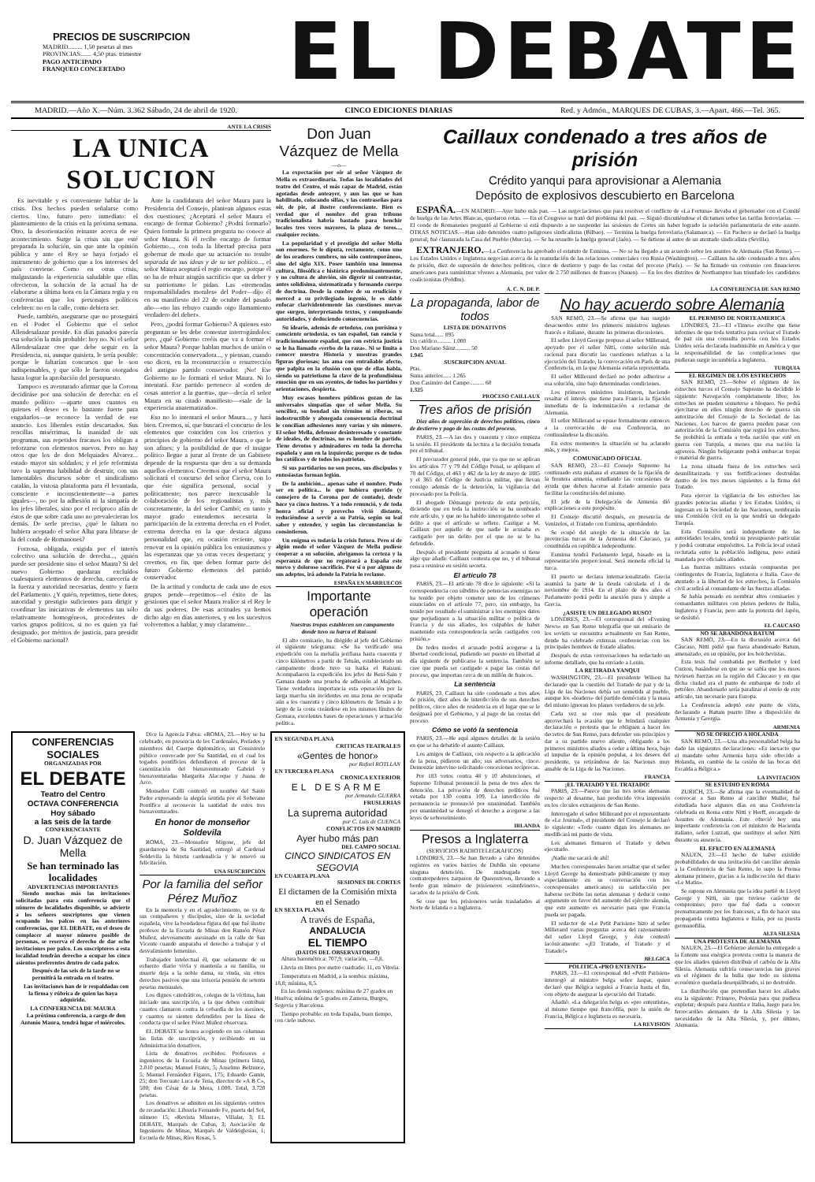PRECIOS DE SUSCRIPCION
MADRID......... 1,50 pesetas al mes
PROVINCIAS....... 4,50 ptas. trimestre
PAGO ANTICIPADO
FRANQUEO CONCERTADO
EL DEBATE
MADRID.—Año X.—Núm. 3.362 Sábado, 24 de abril de 1920. CINCO EDICIONES DIARIAS Red. y Admón., MARQUES DE CUBAS, 3.—Apart. 466.—Tel. 365.
ANTE LA CRISIS
LA UNICA SOLUCION
Es inevitable y es conveniente hablar de la crisis. Dos hechos pueden señalarse como ciertos. Uno, futuro pero inmediato: el planteamiento de la crisis en la próxima semana. Otro, la desorientación reinante acerca de ese acontecimiento. Surge la crisis sin que esté preparada la solución, sin que ante la opinión pública y ante el Rey se haya forjado el instrumento de gobierno que a los intereses del país conviene. Como en otras crisis, malgastando la experiencia saludable que ellas ofrecieron, la solución de la actual ha de elaborarse a última hora en la Cámara regia y en conferencias que los personajes políticos celebren: no en la calle, como debiera ser.
Puede, también, asegurarse que no proseguirá en el Poder el Gobierno que el señor Allendesalazar preside. En días pasados parecía esa solución la más probable: hoy no. Ni el señor Allendesalazar cree que debe seguir en la Presidencia, ni, aunque quisiera, le sería posible: porque le faltarían concursos que le son indispensables, y que sólo le fueron otorgados hasta lograr la aprobación del presupuesto.
Tampoco es aventurado afirmar que la Corona decidiráse por una solución de derecha: en el mundo político —aparte unos cuantos en quienes el deseo es lo bastante fuerte para engañarlos—se reconoce la verdad de ese anuncio. Los liberales están descartados. Sus rencillas misérrimas, la inanidad de sus programas, sus repetidos fracasos los obligan a reforzarse con elementos nuevos. Pero no hay otros que los de don Melquiades Alvarez... estado mayor sin soldados; y el jefe reformista tuvo la suprema habilidad de destruir, con sus lamentables discursos sobre el sindicalismo catalán, la vistosa plataforma para él levantada, consciente e inconscientemente—a partes iguales—, no por la adhesión ni la simpatía de los jefes liberales, sino por el recíproco afán de éstos de que sobre cada uno no prevalecieran los demás. De serle preciso, ¿qué le faltara no hubiera aceptado el señor Alba para librarse de la del conde de Romanones?
Forzosa, obligada, exigida por el interés colectivo una solución de derecha..., ¿quién puede ser presidente sino el señor Maura? Si del nuevo Gobierno quedaran excluídos cualesquiera elementos de derecha, carecería de la fuerza y autoridad necesarias, dentro y fuera del Parlamento. ¿Y quién, repetimos, tiene dotes, autoridad y prestigio suficientes para dirigir y coordinar las iniciativas de elementos tan sólo relativamente homogéneos, procedentes de varios grupos políticos, si no es quien ya fué designado, por méritos de justicia, para presidir el Gobierno nacional?
Ante la candidatura del señor Maura para la Presidencia del Consejo, plantean algunos estas dos cuestiones: ¿Aceptará el señor Maura el encargo de formar Gobierno? ¿Podrá formarlo? Quien formule la primera pregunta no conoce al señor Maura. Si él recibe encargo de formar Gobierno..., con toda la libertad precisa para gobernar de modo que su actuación no resulte separada de sus ideas y de su ser político..., el señor Maura aceptará el regio encargo, porque él no ha de rehuir ningún sacrificio que su deber y su patriotismo le pidan. Las «tremendas responsabilidades morales» del Poder—dijo él en su manifiesto del 22 de octubre del pasado año—«no las rehuyo cuando oigo llamamiento verdadero del deber».
Pero, ¿podrá formar Gobierno? A quienes esto preguntan se les debe contestar interrogándoles: pero, ¿qué Gobierno creéis que va a formar el señor Maura? Porque hablan muchos de unión o concentración conservadora..., y piensan, cuando eso dicen, en la reconstrucción o resurrección del antiguo partido conservador. ¡No! Ese Gobierno no lo formará el señor Maura. Ni lo intentará. Ese partido pertenece al «orden de cosas anterior a la guerra», que—decía el señor Maura en su citado manifiesto—«sale de la experiencia anatematizado».
Eso no lo intentará el señor Maura..., y hará bien. Creemos, sí, que buscará el concurso de los elementos que coinciden con los criterios y principios de gobierno del señor Maura, o que le son afines; y la posibilidad de que el insigne político llegue a jurar al frente de un Gabinete depende de la respuesta que den a su demanda aquellos elementos. Creemos que el señor Maura solicitará el concurso del señor Cierva, con lo que éste significa personal, social y políticamente; nos parece inexcusable la colaboración de los regionalistas y, más concretamente, la del señor Cambó; en tanto y mayor grado entendemos necesaria la participación de la extrema derecha en el Poder, extrema derecha en la que destaca alguna personalidad que, en ocasión reciente, supo renovar en la opinión pública los entusiasmos y las esperanzas que ya otras veces despertara; y creemos, en fin, que deben formar parte del futuro Gobierno elementos del partido conservador.
De la actitud y conducta de cada uno de esos grupos pende—repetimos—el éxito de las gestiones que el señor Maura realice si el Rey le da sus poderes. De esas actitudes ya hemos dicho algo en días anteriores, y en los sucesivos volveremos a hablar, y muy claramente...
Don Juan Vázquez de Mella
—o—
La expectación por oír al señor Vázquez de Mella es extraordinaria. Todas las localidades del teatro del Centro, el más capaz de Madrid, están agotadas desde anteayer, y aun las que se han habilitado, colocando sillas, y las contraseñas para oír, de pie, al ilustre conferenciante. Bien es verdad que el nombre del gran tribuno tradicionalista habría bastado para henchir locales tres veces mayores, la plaza de toros..., cualquier recinto.
La popularidad y el prestigio del señor Mella son enormes. Se le diputa, rectamente, como uno de los oradores cumbres, no sólo contemporáneos, sino del siglo XIX. Posee también una inmensa cultura, filosófica e histórica predominantemente, y no cultura de aluvión, sin digerir ni contrastar, antes solidísima, sistematizada y formando cuerpo de doctrina. Desde la cumbre de su erudición y merced a su privilegiado ingenio, le es dable enfocar clarividentemente las cuestiones nuevas que surgen, interpretando textos, y compulsando autoridades, y deduciendo consecuencias.
Su ideario, además de ortodoxo, con purísima y consciente ortodoxia, es tan español, tan rancia y tradicionalmente español, que con estricta justicia se le ha llamado «verbo de la raza». Ni se limita a conocer nuestra Historia y nuestras grandes figuras gloriosas; las ama con entrañable afecto, que palpita en la efusión con que de ellas habla, siendo su patriotismo la clave de la profundísima emoción que en sus oyentes, de todos los partidos y orientaciones, despierta.
Muy escasos hombres públicos gozan de las universales simpatías que el señor Mella. Su sencillez, su bondad sin término ni riberas, su indestructible y abnegada consecuencia doctrinal le concilian adhesiones muy varias y sin número. El señor Mella, defensor desinteresado y constante de ideales, de doctrinas, no es hombre de partido. Tiene devotos y admiradores en toda la derecha española y aun en la izquierda; porque es de todos los católicos y de todos los patriotas.
Si sus partidarios no son pocos, sus discípulos y entusiastas forman legión.
De la ambición... apenas sabe el nombre. Pudo ser en política... lo que hubiera querido (y consejero de la Corona por de contado), desde hace ya cinco lustros. Y a todo renunció, y de toda honra oficial y provecho vivió distante, reduciéndose a servir a su Patria, según su leal saber y entender, y según las circunstancias le consintieron.
Un enigma es todavía la crisis futura. Pero si de algún modo el señor Vázquez de Mella pudiese cooperar a su solución, abrigamos la certeza y la esperanza de que no regateará a España este nuevo y doloroso sacrificio. Por si o por alguno de sus adeptos, irá adonde la Patria lo reclame.
ESPAÑA EN MARRUECOS
Importante operación
Nuestras tropas establecen un campamento donde tuvo su harca el Raisuni
El alto comisario, ha dirigido al jefe del Gobierno el siguiente telegrama: «Se ha verificado una expedición con la mehalla jerifiana hasta cuarenta y cinco kilómetros a partir de Tetuán, estableciendo un campamento donde tuvo su harka el Raisuni. Acompañaron la expedición los jefes de Beni-Sain y Gamara dando una prueba de adhesión al Majzhen. Tiene verdadera importancia esta operación por la larga marcha sin incidentes en una zona no ocupada aún a los cuarenta y cinco kilómetros de Tetuán a lo largo de la costa creándose en los mismos límites de Gomara, excelentes bases de operaciones y actuación política.
CONFERENCIAS SOCIALES
ORGANIZADAS POR
EL DEBATE
Teatro del Centro
OCTAVA CONFERENCIA
Hoy sábado
a las seis de la tarde
CONFERENCIANTE
D. Juan Vázquez de Mella
Se han terminado las localidades
ADVERTENCIAS IMPORTANTES
Siendo muchas más las invitaciones solicitadas para esta conferencia que el número de localidades disponible, se advierte a los señores suscriptores que vienen ocupando los palcos en las anteriores conferencias, que EL DEBATE, en el deseo de complacer al mayor número posible de personas, se reserva el derecho de dar ocho invitaciones por palco. Los suscriptores a esta localidad tendrán derecho a ocupar los cinco asientos preferentes dentro de cada palco.
Después de las seis de la tarde no se permitirá la entrada en el teatro.
Las invitaciones han de ir respaldadas con la firma y rúbrica de quien las haya adquirido.
LA CONFERENCIA DE MAURA
La próxima conferencia, a cargo de don Antonio Maura, tendrá lugar el miércoles.
Dice la Agencia Fabra: «ROMA, 23.—Hoy se ha celebrado, en presencia de los Cardenales, Prelados y miembros del Cuerpo diplomático, un Consistorio público convocado por Su Santidad, en el cual los togados pontificios defendieron el proceso de la canonización del bienaventurado Gabriel y bienaventuradas Margarita Alacoque y Juana de Arco.
Monseñor Celli contestó en nombre del Santo Padre expresando la alegría sentida por el Soberano Pontífice al reconocer la santidad de estos tres bienaventurados.
En honor de monseñor Soldevila
ROMA, 23.—Monseñor Migone, jefe del guardarropa de Su Santidad, entregó al Cardenal Soldevila la birreta cardenalicia y le renovó su felicitación.
UNA SUSCRIPCION
Por la familia del señor Pérez Muñoz
En la memoria y en el agradecimiento, no ya de sus compañeros y discípulos, sino de la sociedad española, vive la bondadosa figura del que fué ilustre profesor de la Escuela de Minas don Ramón Pérez Muñoz, alevosamente asesinado en la calle de San Vicente cuando amparaba el derecho a trabajar y el desvalimiento femenino.
Trabajador intelectual él, que solamente de su esfuerzo diario vivía y mantenía a su familia, su muerte deja a la noble dama, su viuda, sin otros derechos pasivos que una irrisoria pensión de setenta pesetas mensuales.
Los dignos catedráticos, colegas de la víctima, han iniciado una suscripción, a la que deben contribuir cuantos clamaron contra la cobardía de los asesinos, y cuantos se sienten defendidos por la línea de conducta que el señor Pérez Muñoz observara.
EL DEBATE se honra acogiendo en sus columnas las listas de suscripción, y recibiendo en su Administración donativos.
Lista de donativos recibidos: Profesores e ingenieros de la Escuela de Minas (primera lista), 2.010 pesetas; Manuel Frates, 5; Anselmo Belzunce, 5; Manuel Fernández Figares, 175; Eduardo Gamir, 25; don Torcuato Luca de Tena, director de «A B C», 500; don César de la Mora, 1.000. Total, 3.720 pesetas.
Los donativos se admiten en los siguientes centros de recaudación: Librería Fernando Fe, puerta del Sol, número 15; «Revista Minera», Villalar, 3; EL DEBATE, Marqués de Cubas, 3; Asociación de Ingenieros de Minas, Marqués de Valdeiglesias, 1; Escuela de Minas, Ríos Rosas, 5.
EN SEGUNDA PLANA
CRITICAS TEATRALES
«Gentes de honor»
por Rafael ROTLLAN
EN TERCERA PLANA
CRONICA EXTERIOR
EL DESARME
por Armando GUERRA
FRUSLERIAS
La suprema autoridad
por C. Luis de CUENCA
CONFLICTOS EN MADRID
Ayer hubo más pan
DEL CAMPO SOCIAL
CINCO SINDICATOS EN SEGOVIA
EN CUARTA PLANA
SESIONES DE CORTES
El dictamen de la Comisión mixta en el Senado
EN SEXTA PLANA
A través de España,
ANDALUCIA
EL TIEMPO
(DATOS DEL OBSERVATORIO)
Altura barométrica: 707,9; variación, —0,8.
Lluvia en litros por metro cuadrado: 11, en Vitoria.
Temperatura en Madrid, a la sombra: máxima, 18,8; mínima, 8,5.
En las demás regiones: máxima de 27 grados en Huelva; mínima de 5 grados en Zamora, Burgos, Segovia y Barcelona.
Tiempo probable: en toda España, buen tiempo, con cielo nuboso.
Caillaux condenado a tres años de prisión
Crédito yanqui para aprovisionar a Alemania
Depósito de explosivos descubierto en Barcelona
ESPAÑA.—EN MADRID.—Ayer hubo más pan. — Las negociaciones que para resolver el conflicto de «La Fortuna» llevaba el gobernador con el Comité de huelga de las Artes Blancas, quedaron rotas. — En el Congreso se trató del problema del pan. — Siguió discutiéndose el dictamen sobre las tarifas ferroviarias. — El conde de Romanones preguntó al Gobierno si está dispuesto a no suspender las sesiones de Cortes sin haber logrado la solución parlamentaria de este asunto. OTRAS NOTICIAS.—Han sido detenidos cuatro peligrosos sindicalistas (Bilbao). — Termina la huelga ferroviaria (Salamanca). — En Pacheco se declaró la huelga general; fué clausurada la Casa del Pueblo (Murcia). — Se ha resuelto la huelga general (Jaén). — Se detiene al autor de un atentado sindicalista (Sevilla).
EXTRANJERO.—La Conferencia ha aprobado el estatuto de Esmirna. — No se ha llegado a un acuerdo sobre los asuntos de Alemania (San Remo). — Los Estados Unidos e Inglaterra negocian acerca de la reanudación de las relaciones comerciales con Rusia (Washington). — Caillaux ha sido condenado a tres años de prisión, diez de supresión de derechos políticos, cinco de destierro y pago de las costas del proceso (París). — Se ha firmado un convenio con financieros americanos para suministrar víveres a Alemania, por valor de 2.750 millones de francos (Nauen). — En los dos distritos de Northamptor han triunfado los candidatos coalicionistas (Poldhu).
A. C. N. DE P.
La propaganda, labor de todos
LISTA DE DONATIVOS
Suma total...... 895
Un católico.......... 1.000
Don Mariano Sáinz.......... 50
1.945
SUSCRIPCION ANUAL
Ptas.
Suma anterior...... 1.265
Don Casimiro del Campo.......... 60
1.325
PROCESO CAILLAUX
Tres años de prisión
Diez años de supresión de derechos políticos, cinco de destierro y pago de las costas del proceso.
PARIS, 23.—A las dos y cuarenta y cinco empieza la sesión. El presidente da lectura a la decisión tomada por el tribunal.
El procurador general pide, que ya que no se aplican los artículos 77 y 79 del Código Penal, se apliquen el 78 del Código, el 463 y 462 de la ley de mayo de 1885 y el 365 del Código de Justicia militar, que llevan consigo además de la detención, la vigilancia del procesado por la Policía.
El abogado Démange protesta de esta petición, diciendo que en toda la instrucción se ha nombrado este artículo, y que no ha habido interrogatorio sobre el delito a que el artículo se refiere. Castigar a M. Caillaux por aquello de que nadie le acusaba es castigarlo por un delito por el que no se le ha defendido.
Después el presidente pregunta al acusado si tiene algo que añadir. Caillaux contesta que no, y el tribunal pasa a reunirse en sesión secreta.
El artículo 78
PARIS, 23.—El artículo 78 dice lo siguiente: «Si la correspondencia con súbditos de potencias enemigas no ha tenido por objeto cometer uno de los crímenes enunciados en el artículo 77, pero, sin embargo, ha tenido por resultado el suministrar a los enemigos datos que perjudiquen a la situación militar o política de Francia y de sus aliados, los culpables de haber mantenido esta correspondencia serán castigados con prisión.»
De todos modos el acusado podrá acogerse a la libertad condicional, pudiendo ser puesto en libertad al día siguiente de publicarse la sentencia. También se cree que pueda ser castigado a pagar las costas del proceso, que importan cerca de un millón de francos.
La sentencia
PARIS, 23. Caillaux ha sido condenado a tres años de prisión, diez años de interdicción de sus derechos políticos, cinco años de residencia en el lugar que se le designará por el Gobierno, y al pago de las costas del proceso.
Cómo se votó la sentencia
PARIS, 23.—He aquí algunos detalles de la sesión en que se ha debatido el asunto Caillaux.
Los amigos de Caillaux, con respecto a la aplicación de la pena, pidieron un año; sus adversarios, cinco. Demonzie intervino solicitando concesiones recíprocas.
Por 183 votos contra 48 y 10 abstenciones, el Supremo Tribunal pronunció la pena de tres años de detención. La privación de derechos políticos fué votada por 130 contra 109. La interdicción de permanencia se pronunció por unanimidad. También por unanimidad se denegó el derecho a acogerse a las leyes de sobreseimiento.
IRLANDA
Presos a Inglaterra
(SERVICIOS RADIOTELEGRAFICOS)
LONDRES, 23.—Se han llevado a cabo detenidos registros en varios barrios de Dublín sin operarse ninguna detención. De madrugada tres contratorpederos zarparon de Queenstown, llevando a bordo gran número de prisioneros «sinnfeiners», sacados de la prisión de Cork.
Se cree que los prisioneros serán trasladados al Norte de Irlanda o a Inglaterra.
LA CONFERENCIA DE SAN REMO
No hay acuerdo sobre Alemania
SAN REMO, 23.—Se afirma que han surgido desacuerdos entre los primeros ministros ingleses francés e italiano, durante las primeras discusiones.
El señor Lloyd George propuso al señor Millerand, apoyado por el señor Nitti, como solución más racional para discutir las cuestiones relativas a la ejecución del Tratado, la convocación en París de una Conferencia, en la que Alemania estaría representada.
El señor Millerand declaró no poder adherirse a esa solución, sino bajo determinadas condiciones.
Los primeros ministros insistieron, haciendo resaltar el interés que tiene para Francia la fijación inmediata de la indemnización a reclamar de Alemania.
El señor Millerand se opuso formalmente entonces a la convocación de esa Conferencia, no continuándose la discusión.
En estos momentos la situación se ha aclarado más, y mejora.
COMUNICADO OFICIAL
SAN REMO, 23.—El Consejo Supremo ha continuado esta mañana el examen de la fijación de la frontera armenia, estudiando las concesiones de ayuda que deben hacerse al Estado armenio para facilitar la constitución del mismo.
El jefe de la Delegación de Armenia dió explicaciones a este propósito.
El Consejo discutió después, en presencia de Venizelos, el Tratado con Esmirna, aprobándolo.
Se ocupó del arreglo de la situación de las provincias turcas de la Armenia del Cáucaso, ya constituída en república independiente.
Esmirna tendrá Parlamento legal, basado en la representación proporcional. Será moneda oficial la turca.
El puerto se declara internacionalizado. Grecia asumirá la parte de la deuda calculada el 1 de noviembre de 1914. En el plazo de dos años el Parlamento podrá pedir la anexión pura y simple a Grecia.
¿ASISTE UN DELEGADO RUSO?
LONDRES, 23.—El corresponsal del «Evening News» en San Remo telegrafía que un emisario de los soviets se encuentra actualmente en San Remo, donde ha celebrado extensas conferencias con los principales hombres de Estado aliados.
Después de estas conversaciones ha redactado un informe detallado, que ha enviado a Lenin.
LA RETIRADA YANQUI
WASHINGTON, 23.—El presidente Wilson ha declarado que la cuestión del Tratado de paz y de la Liga de las Naciones debía ser sometida al pueblo, aunque los «leaders» del partido demócrata y la masa del mismo ignoran los planes verdaderos de su jefe.
Cada vez se cree más que el presidente aprovechará la ocasión que le brindará cualquier declaración o protesta que le obliguen a hacer los decretos de San Remo, para defender sus principios y dar a su partido nuevo aliento, obligando a los primeros ministros aliados a ceder a última hora, bajo el impulso de la opinión popular, a los deseos del presidente, ya retirándose de las Naciones muy amable de la Liga de las Naciones.
FRANCIA
¡EL TRATADO Y EL TRATADO!
PARIS, 23.—Parece que las tres notas alemanas respecto al desarme, han producido viva impresión en los círculos extranjeros de San Remo.
Interrogado el señor Millerand por el representante de «Le Journal», el presidente del Consejo le declaró lo siguiente: «Todo cuanto digan los alemanes no modificará mi punto de vista.
Los alemanes firmaron el Tratado y deben ejecutarlo.
¡Nadie me sacará de ahí!
Muchos corresponsales hacen resaltar que el señor Lloyd George ha demostrado públicamente (y muy especialmente en su conversación con los corresponsales americanos) su satisfacción por haberse recibido las notas alemanas y deducir como argumento en favor del aumento del ejército alemán, que este aumento es necesario para que Francia pueda ser pagada.
El redactor de «Le Petit Parisien» hizo al señor Millerand varias preguntas acerca del razonamiento del señor Lloyd George, y éste contestó lacónicamente: «¡El Tratado, el Tratado y el Tratado!»
BELGICA
POLITICA «PRO ENTENTE»
PARIS, 23.—El corresponsal del «Petit Parisien» interrogó al ministro belga señor Jaspar, quien declaró que Bélgica seguirá a Francia hasta el fin, con objeto de asegurar la ejecución del Tratado.
Añadió: «La delegación belga es «pro ententista», al mismo tiempo que francófila, pero la unión de Francia, Bélgica e Inglaterra es necesaria.
LA REVISION
EL PERMISO DE NORTEAMERICA
LONDRES, 23.—El «Times» escribe que tiene informes de que toda tentativa para revisar el Tratado de paz sin una consulta previa con los Estados Unidos sería declarada inadmisible en América y que la responsabilidad de las complicaciones que pudieran surgir incumbiría a Inglaterra.
TURQUIA
EL REGIMEN DE LOS ESTRECHOS
SAN REMO, 23.—Sobre el régimen de los estrechos turcos el Consejo Supremo ha decidido lo siguiente: Navegación completamente libre; los estrechos no pueden someterse a bloqueo. No podrá ejercitarse en ellos ningún derecho de guerra sin autorización del Consejo de la Sociedad de las Naciones. Los barcos de guerra pueden pasar con autorización de la Comisión que regirá los estrechos. Se prohibirá la entrada a toda nación que esté en guerra con Turquía, a menos que esa nación la agresora. Ningún beligerante podrá embarcar tropas o material de guerra.
La zona situada fuera de los estrechos será desmilitarizada y sus fortificaciones destruídas dentro de los tres meses siguientes a la firma del Tratado.
Para ejercer la vigilancia de los estrechos las grandes potencias aliadas y los Estados Unidos, si ingresan en la Sociedad de las Naciones, nombrarán una Comisión civil en la que tendrá un delegado Turquía.
Esta Comisión será independiente de las autoridades locales, tendrá su presupuesto particular y podrá contratar empréstitos. La Policía local estará reclutada entre la población indígena, pero estará mandada por oficiales aliados.
Las fuerzas militares estarán compuestas por contingentes de Francia, Inglaterra e Italia. Caso de atentado a la libertad de los estrechos, la Comisión civil acudirá al comandante de las fuerzas aliadas.
Se había pensado en nombrar altos comisarios y comandantes militares con plenos poderes de Italia, Inglaterra y Francia; pero ante la protesta del Japón, se desistió.
EL CAUCASO
NO SE ABANDONA BATUM
SAN REMO, 23.—En la discusión acerca del Cáucaso, Nitti pidió que fuera abandonado Batum, amenazado, en su opinión, por los bolchevistas.
Esta tesis fué combatida por Berthelot y lord Curzon, basándose en que no se sabía que los rusos tuviesen fuerzas en la región del Cáucaso y en que dicha ciudad era el punto de embarque de todo el petróleo. Abandonarlo sería paralizar el envío de este artículo, tan necesario para Europa.
La Conferencia adoptó este punto de vista, declarando a Batum puerto libre a disposición de Armenia y Georgia.
ARMENIA
NO SE OFRECIO A HOLANDA
SAN REMO, 23.—Una alta personalidad belga ha dado las siguientes declaraciones: «Es inexacto que el mandato sobre Armenia haya sido ofrecido a Holanda, en cambio de la cesión de las bocas del Escalda a Bélgica.»
LA INVITACION
SE ESTUDIO EN ROMA
ZURICH, 23.—Se afirma que la eventualidad de convocar a San Remo al canciller Muller, fué estudiada hace algunos días en una Conferencia celebrada en Roma entre Nitti y Herff, encargado de Asuntos de Alemania. Este ofreció hoy una importante conferencia con el ministro de Hacienda italiano, señor Luzzati, que sustituye el señor Nitti durante su ausencia.
EL EFECTO EN ALEMANIA
NAUEN, 23.—El hecho de haber existido probabilidades de una invitación del canciller alemán a la Conferencia de San Remo, lo supo la Prensa alemana primero, gracias a la indiscreción del diario «Le Matin».
Se supone en Alemania que la idea partió de Lloyd George y Nitti, sin que tuviese carácter de compromiso; pero que fué dada a conocer prematuramente por los franceses, a fin de hacer una propaganda contra Inglaterra e Italia, por su puesta germanofilia.
ALTA SILESIA
UNA PROTESTA DE ALEMANIA
NAUEN, 23.—El Gobierno alemán ha entregado a la Entente una enérgica protesta contra la manera de que los aliados quieren distribuir el carbón de la Alta Silesia. Alemania sufriría consecuencias tan graves en el régimen de la hulla que todo su sistema económico quedaría desequilibrado, si no destruído.
La distribución que pretendían hacer los aliados era la siguiente: Primero, Polonia para que pudiera explotar; después para Austria e Italia, luego para los ferrocarriles alemanes de la Alta Silesia y las necesidades de la Alta Silesia, y, por último, Alemania.